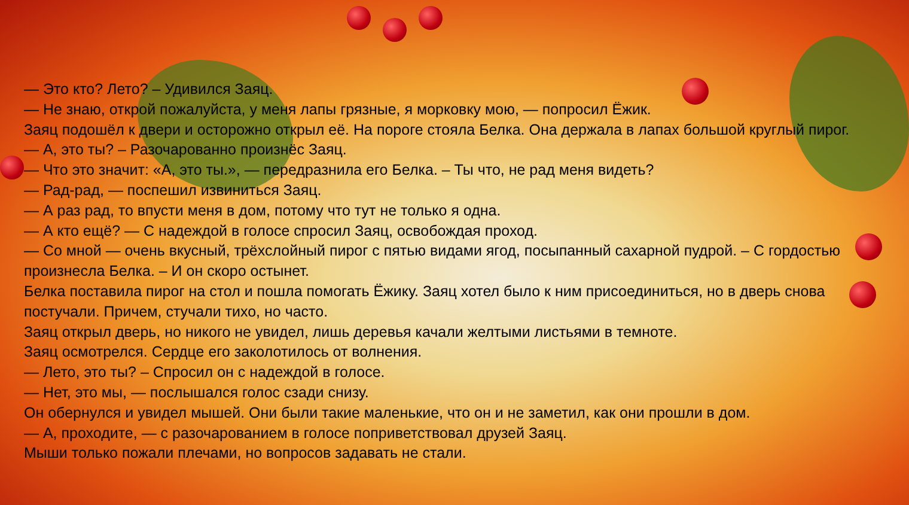— Это кто? Лето? – Удивился Заяц.
— Не знаю, открой пожалуйста, у меня лапы грязные, я морковку мою, — попросил Ёжик.
Заяц подошёл к двери и осторожно открыл её. На пороге стояла Белка. Она держала в лапах большой круглый пирог.
— А, это ты? – Разочарованно произнёс Заяц.
— Что это значит: «А, это ты.», — передразнила его Белка. – Ты что, не рад меня видеть?
— Рад-рад, — поспешил извиниться Заяц.
— А раз рад, то впусти меня в дом, потому что тут не только я одна.
— А кто ещё? — С надеждой в голосе спросил Заяц, освобождая проход.
— Со мной — очень вкусный, трёхслойный пирог с пятью видами ягод, посыпанный сахарной пудрой. – С гордостью произнесла Белка. – И он скоро остынет.
Белка поставила пирог на стол и пошла помогать Ёжику. Заяц хотел было к ним присоединиться, но в дверь снова постучали. Причем, стучали тихо, но часто.
Заяц открыл дверь, но никого не увидел, лишь деревья качали желтыми листьями в темноте.
Заяц осмотрелся. Сердце его заколотилось от волнения.
— Лето, это ты? – Спросил он с надеждой в голосе.
— Нет, это мы, — послышался голос сзади снизу.
Он обернулся и увидел мышей. Они были такие маленькие, что он и не заметил, как они прошли в дом.
— А, проходите, — с разочарованием в голосе поприветствовал друзей Заяц.
Мыши только пожали плечами, но вопросов задавать не стали.